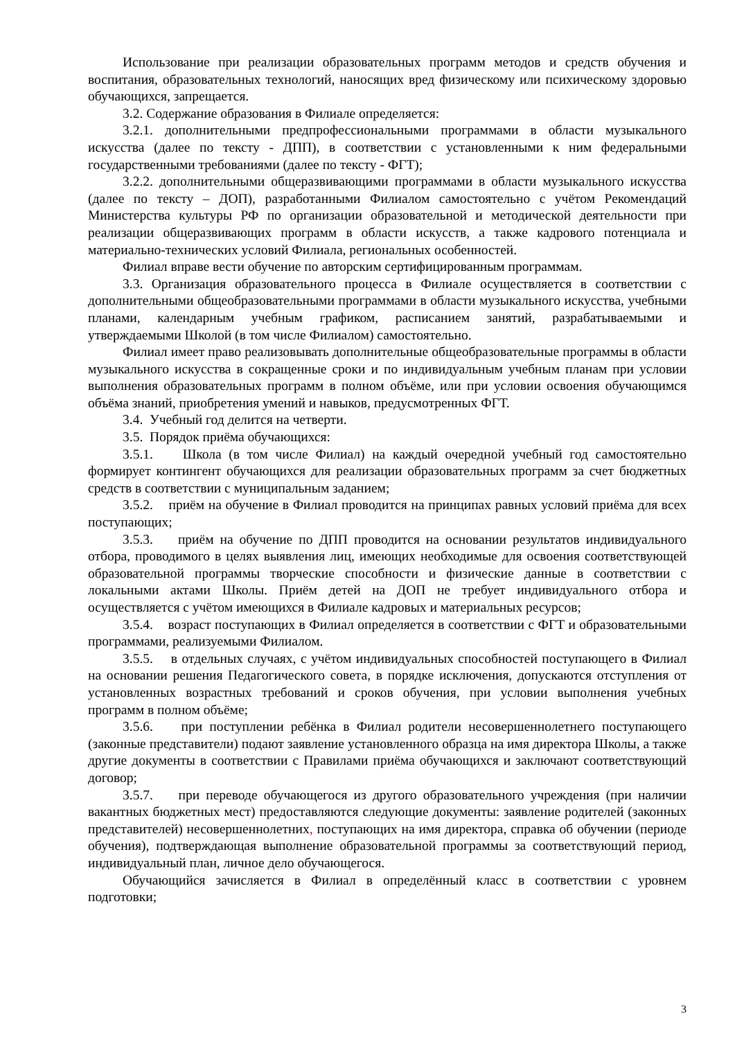Использование при реализации образовательных программ методов и средств обучения и воспитания, образовательных технологий, наносящих вред физическому или психическому здоровью обучающихся, запрещается.
3.2. Содержание образования в Филиале определяется:
3.2.1. дополнительными предпрофессиональными программами в области музыкального искусства (далее по тексту - ДПП), в соответствии с установленными к ним федеральными государственными требованиями (далее по тексту - ФГТ);
3.2.2. дополнительными общеразвивающими программами в области музыкального искусства (далее по тексту – ДОП), разработанными Филиалом самостоятельно с учётом Рекомендаций Министерства культуры РФ по организации образовательной и методической деятельности при реализации общеразвивающих программ в области искусств, а также кадрового потенциала и материально-технических условий Филиала, региональных особенностей.
Филиал вправе вести обучение по авторским сертифицированным программам.
3.3. Организация образовательного процесса в Филиале осуществляется в соответствии с дополнительными общеобразовательными программами в области музыкального искусства, учебными планами, календарным учебным графиком, расписанием занятий, разрабатываемыми и утверждаемыми Школой (в том числе Филиалом) самостоятельно.
Филиал имеет право реализовывать дополнительные общеобразовательные программы в области музыкального искусства в сокращенные сроки и по индивидуальным учебным планам при условии выполнения образовательных программ в полном объёме, или при условии освоения обучающимся объёма знаний, приобретения умений и навыков, предусмотренных ФГТ.
3.4. Учебный год делится на четверти.
3.5. Порядок приёма обучающихся:
3.5.1. Школа (в том числе Филиал) на каждый очередной учебный год самостоятельно формирует контингент обучающихся для реализации образовательных программ за счет бюджетных средств в соответствии с муниципальным заданием;
3.5.2. приём на обучение в Филиал проводится на принципах равных условий приёма для всех поступающих;
3.5.3. приём на обучение по ДПП проводится на основании результатов индивидуального отбора, проводимого в целях выявления лиц, имеющих необходимые для освоения соответствующей образовательной программы творческие способности и физические данные в соответствии с локальными актами Школы. Приём детей на ДОП не требует индивидуального отбора и осуществляется с учётом имеющихся в Филиале кадровых и материальных ресурсов;
3.5.4. возраст поступающих в Филиал определяется в соответствии с ФГТ и образовательными программами, реализуемыми Филиалом.
3.5.5. в отдельных случаях, с учётом индивидуальных способностей поступающего в Филиал на основании решения Педагогического совета, в порядке исключения, допускаются отступления от установленных возрастных требований и сроков обучения, при условии выполнения учебных программ в полном объёме;
3.5.6. при поступлении ребёнка в Филиал родители несовершеннолетнего поступающего (законные представители) подают заявление установленного образца на имя директора Школы, а также другие документы в соответствии с Правилами приёма обучающихся и заключают соответствующий договор;
3.5.7. при переводе обучающегося из другого образовательного учреждения (при наличии вакантных бюджетных мест) предоставляются следующие документы: заявление родителей (законных представителей) несовершеннолетних, поступающих на имя директора, справка об обучении (периоде обучения), подтверждающая выполнение образовательной программы за соответствующий период, индивидуальный план, личное дело обучающегося.
Обучающийся зачисляется в Филиал в определённый класс в соответствии с уровнем подготовки;
3